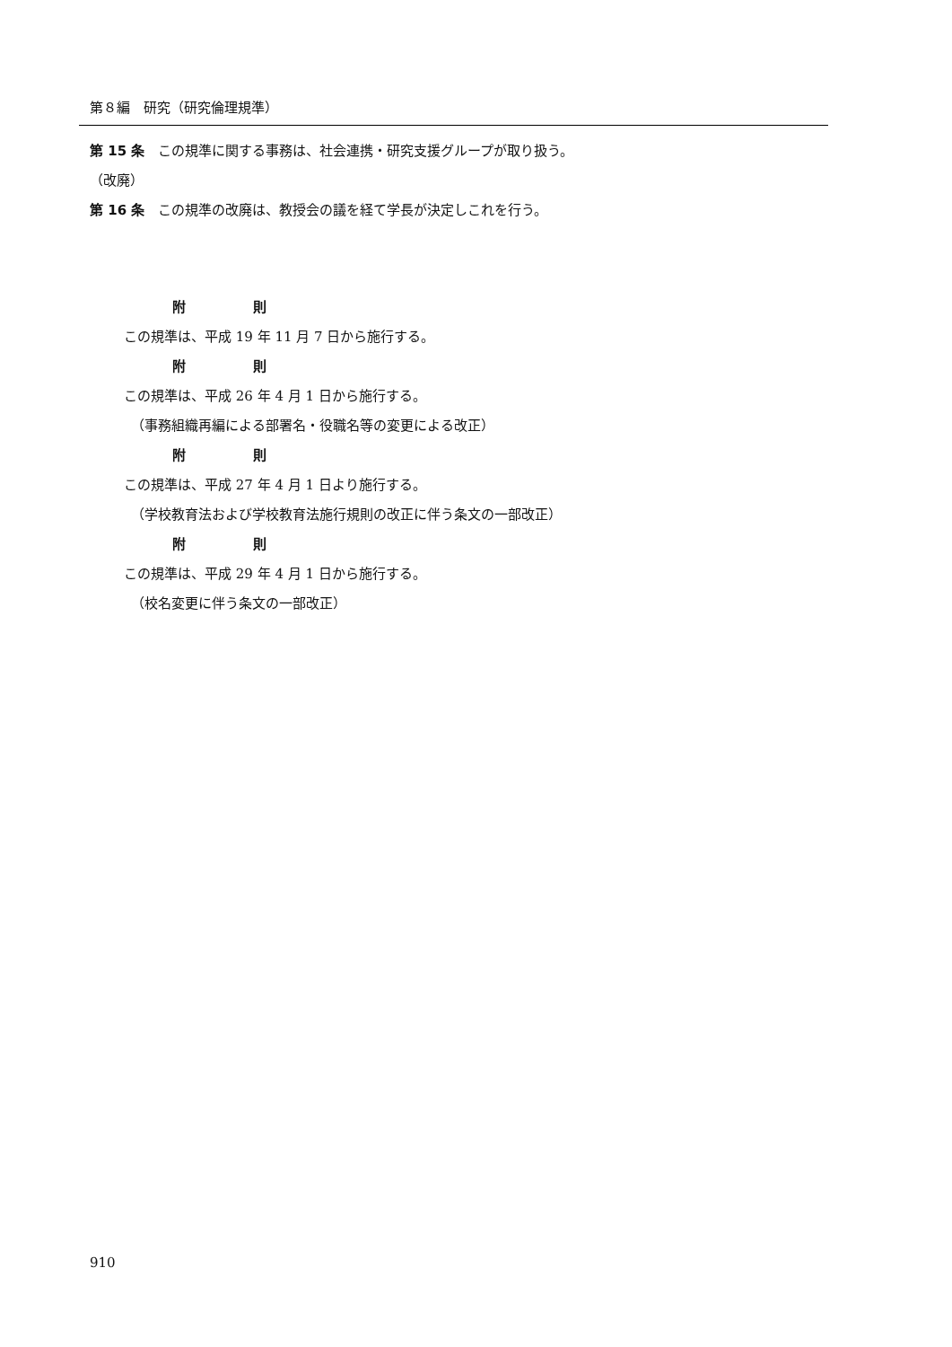第８編　研究（研究倫理規準）
第 15 条　この規準に関する事務は、社会連携・研究支援グループが取り扱う。
（改廃）
第 16 条　この規準の改廃は、教授会の議を経て学長が決定しこれを行う。
附　　　　　則
この規準は、平成 19 年 11 月 7 日から施行する。
附　　　　　則
この規準は、平成 26 年 4 月 1 日から施行する。
（事務組織再編による部署名・役職名等の変更による改正）
附　　　　　則
この規準は、平成 27 年 4 月 1 日より施行する。
（学校教育法および学校教育法施行規則の改正に伴う条文の一部改正）
附　　　　　則
この規準は、平成 29 年 4 月 1 日から施行する。
（校名変更に伴う条文の一部改正）
910